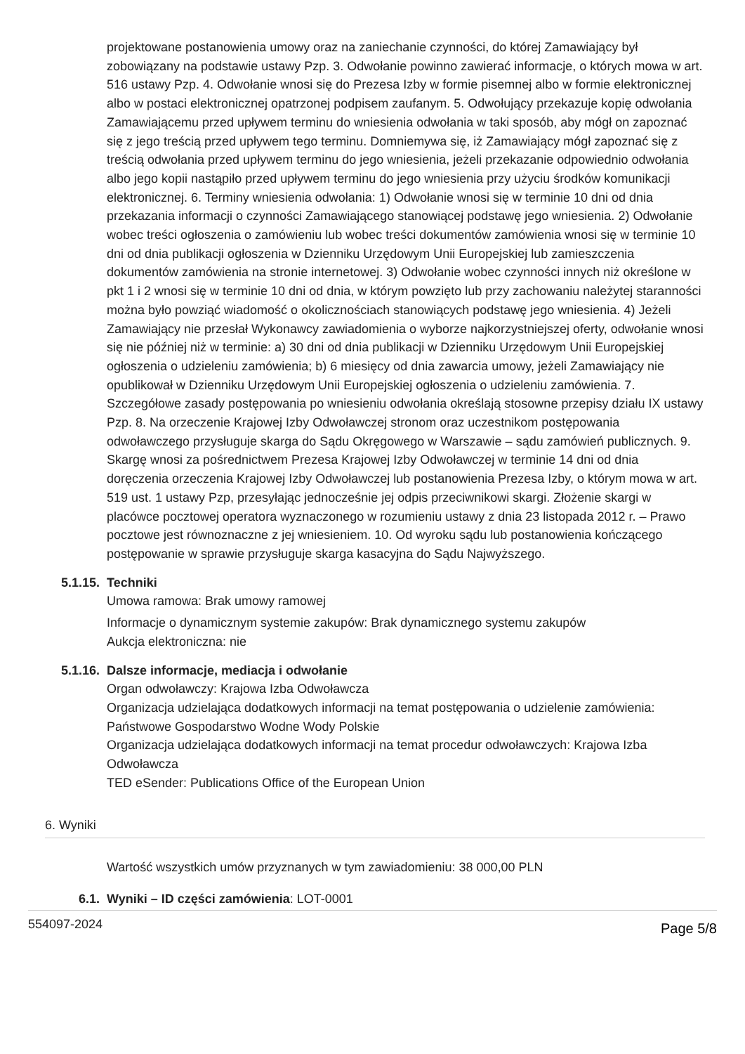projektowane postanowienia umowy oraz na zaniechanie czynności, do której Zamawiający był zobowiązany na podstawie ustawy Pzp. 3. Odwołanie powinno zawierać informacje, o których mowa w art. 516 ustawy Pzp. 4. Odwołanie wnosi się do Prezesa Izby w formie pisemnej albo w formie elektronicznej albo w postaci elektronicznej opatrzonej podpisem zaufanym. 5. Odwołujący przekazuje kopię odwołania Zamawiającemu przed upływem terminu do wniesienia odwołania w taki sposób, aby mógł on zapoznać się z jego treścią przed upływem tego terminu. Domniemywa się, iż Zamawiający mógł zapoznać się z treścią odwołania przed upływem terminu do jego wniesienia, jeżeli przekazanie odpowiednio odwołania albo jego kopii nastąpiło przed upływem terminu do jego wniesienia przy użyciu środków komunikacji elektronicznej. 6. Terminy wniesienia odwołania: 1) Odwołanie wnosi się w terminie 10 dni od dnia przekazania informacji o czynności Zamawiającego stanowiącej podstawę jego wniesienia. 2) Odwołanie wobec treści ogłoszenia o zamówieniu lub wobec treści dokumentów zamówienia wnosi się w terminie 10 dni od dnia publikacji ogłoszenia w Dzienniku Urzędowym Unii Europejskiej lub zamieszczenia dokumentów zamówienia na stronie internetowej. 3) Odwołanie wobec czynności innych niż określone w pkt 1 i 2 wnosi się w terminie 10 dni od dnia, w którym powzięto lub przy zachowaniu należytej staranności można było powziąć wiadomość o okolicznościach stanowiących podstawę jego wniesienia. 4) Jeżeli Zamawiający nie przesłał Wykonawcy zawiadomienia o wyborze najkorzystniejszej oferty, odwołanie wnosi się nie później niż w terminie: a) 30 dni od dnia publikacji w Dzienniku Urzędowym Unii Europejskiej ogłoszenia o udzieleniu zamówienia; b) 6 miesięcy od dnia zawarcia umowy, jeżeli Zamawiający nie opublikował w Dzienniku Urzędowym Unii Europejskiej ogłoszenia o udzieleniu zamówienia. 7. Szczegółowe zasady postępowania po wniesieniu odwołania określają stosowne przepisy działu IX ustawy Pzp. 8. Na orzeczenie Krajowej Izby Odwoławczej stronom oraz uczestnikom postępowania odwoławczego przysługuje skarga do Sądu Okręgowego w Warszawie – sądu zamówień publicznych. 9. Skargę wnosi za pośrednictwem Prezesa Krajowej Izby Odwoławczej w terminie 14 dni od dnia doręczenia orzeczenia Krajowej Izby Odwoławczej lub postanowienia Prezesa Izby, o którym mowa w art. 519 ust. 1 ustawy Pzp, przesyłając jednocześnie jej odpis przeciwnikowi skargi. Złożenie skargi w placówce pocztowej operatora wyznaczonego w rozumieniu ustawy z dnia 23 listopada 2012 r. – Prawo pocztowe jest równoznaczne z jej wniesieniem. 10. Od wyroku sądu lub postanowienia kończącego postępowanie w sprawie przysługuje skarga kasacyjna do Sądu Najwyższego.
5.1.15. Techniki
Umowa ramowa: Brak umowy ramowej
Informacje o dynamicznym systemie zakupów: Brak dynamicznego systemu zakupów
Aukcja elektroniczna: nie
5.1.16. Dalsze informacje, mediacja i odwołanie
Organ odwoławczy: Krajowa Izba Odwoławcza
Organizacja udzielająca dodatkowych informacji na temat postępowania o udzielenie zamówienia: Państwowe Gospodarstwo Wodne Wody Polskie
Organizacja udzielająca dodatkowych informacji na temat procedur odwoławczych: Krajowa Izba Odwoławcza
TED eSender: Publications Office of the European Union
6. Wyniki
Wartość wszystkich umów przyznanych w tym zawiadomieniu: 38 000,00 PLN
6.1. Wyniki – ID części zamówienia: LOT-0001
554097-2024 Page 5/8